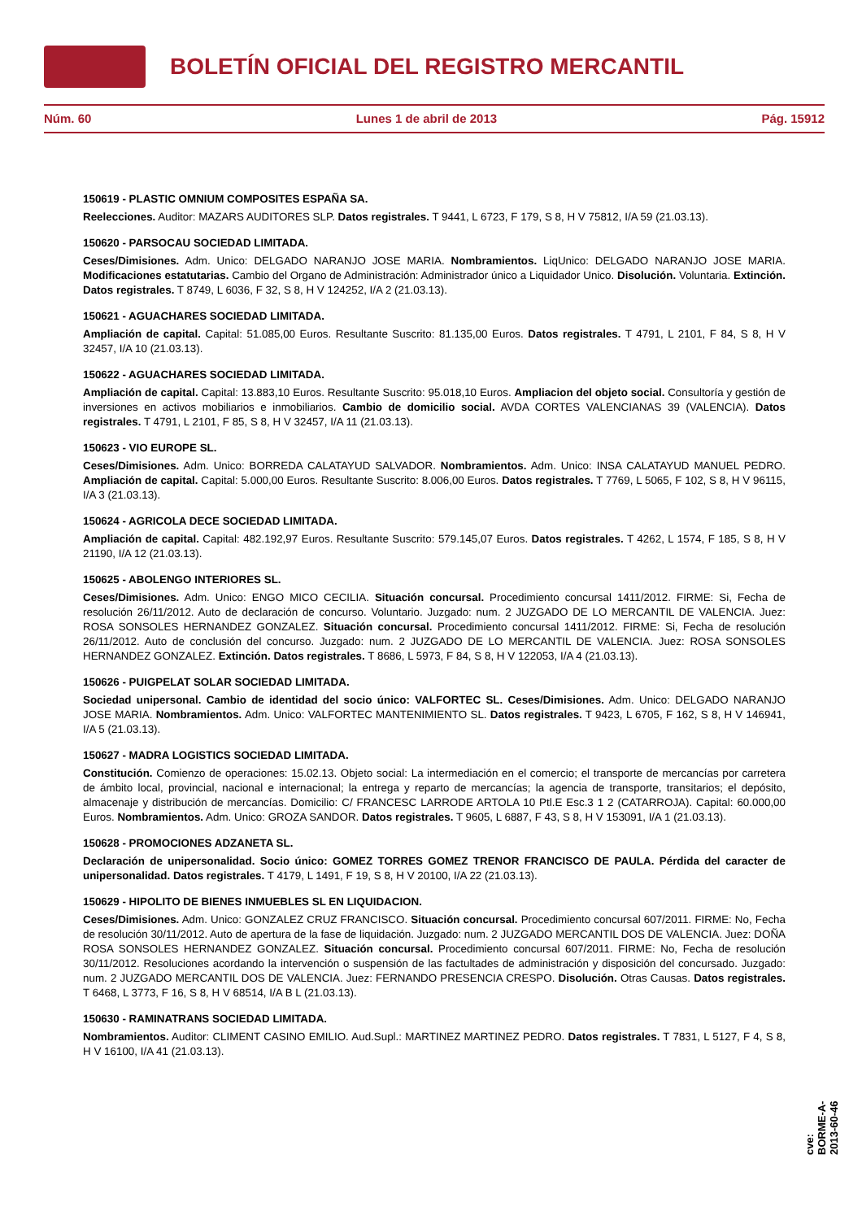BOLETÍN OFICIAL DEL REGISTRO MERCANTIL
Núm. 60 Lunes 1 de abril de 2013 Pág. 15912
150619 - PLASTIC OMNIUM COMPOSITES ESPAÑA SA.
Reelecciones. Auditor: MAZARS AUDITORES SLP. Datos registrales. T 9441, L 6723, F 179, S 8, H V 75812, I/A 59 (21.03.13).
150620 - PARSOCAU SOCIEDAD LIMITADA.
Ceses/Dimisiones. Adm. Unico: DELGADO NARANJO JOSE MARIA. Nombramientos. LiqUnico: DELGADO NARANJO JOSE MARIA. Modificaciones estatutarias. Cambio del Organo de Administración: Administrador único a Liquidador Unico. Disolución. Voluntaria. Extinción. Datos registrales. T 8749, L 6036, F 32, S 8, H V 124252, I/A 2 (21.03.13).
150621 - AGUACHARES SOCIEDAD LIMITADA.
Ampliación de capital. Capital: 51.085,00 Euros. Resultante Suscrito: 81.135,00 Euros. Datos registrales. T 4791, L 2101, F 84, S 8, H V 32457, I/A 10 (21.03.13).
150622 - AGUACHARES SOCIEDAD LIMITADA.
Ampliación de capital. Capital: 13.883,10 Euros. Resultante Suscrito: 95.018,10 Euros. Ampliacion del objeto social. Consultoría y gestión de inversiones en activos mobiliarios e inmobiliarios. Cambio de domicilio social. AVDA CORTES VALENCIANAS 39 (VALENCIA). Datos registrales. T 4791, L 2101, F 85, S 8, H V 32457, I/A 11 (21.03.13).
150623 - VIO EUROPE SL.
Ceses/Dimisiones. Adm. Unico: BORREDA CALATAYUD SALVADOR. Nombramientos. Adm. Unico: INSA CALATAYUD MANUEL PEDRO. Ampliación de capital. Capital: 5.000,00 Euros. Resultante Suscrito: 8.006,00 Euros. Datos registrales. T 7769, L 5065, F 102, S 8, H V 96115, I/A 3 (21.03.13).
150624 - AGRICOLA DECE SOCIEDAD LIMITADA.
Ampliación de capital. Capital: 482.192,97 Euros. Resultante Suscrito: 579.145,07 Euros. Datos registrales. T 4262, L 1574, F 185, S 8, H V 21190, I/A 12 (21.03.13).
150625 - ABOLENGO INTERIORES SL.
Ceses/Dimisiones. Adm. Unico: ENGO MICO CECILIA. Situación concursal. Procedimiento concursal 1411/2012. FIRME: Si, Fecha de resolución 26/11/2012. Auto de declaración de concurso. Voluntario. Juzgado: num. 2 JUZGADO DE LO MERCANTIL DE VALENCIA. Juez: ROSA SONSOLES HERNANDEZ GONZALEZ. Situación concursal. Procedimiento concursal 1411/2012. FIRME: Si, Fecha de resolución 26/11/2012. Auto de conclusión del concurso. Juzgado: num. 2 JUZGADO DE LO MERCANTIL DE VALENCIA. Juez: ROSA SONSOLES HERNANDEZ GONZALEZ. Extinción. Datos registrales. T 8686, L 5973, F 84, S 8, H V 122053, I/A 4 (21.03.13).
150626 - PUIGPELAT SOLAR SOCIEDAD LIMITADA.
Sociedad unipersonal. Cambio de identidad del socio único: VALFORTEC SL. Ceses/Dimisiones. Adm. Unico: DELGADO NARANJO JOSE MARIA. Nombramientos. Adm. Unico: VALFORTEC MANTENIMIENTO SL. Datos registrales. T 9423, L 6705, F 162, S 8, H V 146941, I/A 5 (21.03.13).
150627 - MADRA LOGISTICS SOCIEDAD LIMITADA.
Constitución. Comienzo de operaciones: 15.02.13. Objeto social: La intermediación en el comercio; el transporte de mercancías por carretera de ámbito local, provincial, nacional e internacional; la entrega y reparto de mercancías; la agencia de transporte, transitarios; el depósito, almacenaje y distribución de mercancías. Domicilio: C/ FRANCESC LARRODE ARTOLA 10 Ptl.E Esc.3 1 2 (CATARROJA). Capital: 60.000,00 Euros. Nombramientos. Adm. Unico: GROZA SANDOR. Datos registrales. T 9605, L 6887, F 43, S 8, H V 153091, I/A 1 (21.03.13).
150628 - PROMOCIONES ADZANETA SL.
Declaración de unipersonalidad. Socio único: GOMEZ TORRES GOMEZ TRENOR FRANCISCO DE PAULA. Pérdida del caracter de unipersonalidad. Datos registrales. T 4179, L 1491, F 19, S 8, H V 20100, I/A 22 (21.03.13).
150629 - HIPOLITO DE BIENES INMUEBLES SL EN LIQUIDACION.
Ceses/Dimisiones. Adm. Unico: GONZALEZ CRUZ FRANCISCO. Situación concursal. Procedimiento concursal 607/2011. FIRME: No, Fecha de resolución 30/11/2012. Auto de apertura de la fase de liquidación. Juzgado: num. 2 JUZGADO MERCANTIL DOS DE VALENCIA. Juez: DOÑA ROSA SONSOLES HERNANDEZ GONZALEZ. Situación concursal. Procedimiento concursal 607/2011. FIRME: No, Fecha de resolución 30/11/2012. Resoluciones acordando la intervención o suspensión de las factultades de administración y disposición del concursado. Juzgado: num. 2 JUZGADO MERCANTIL DOS DE VALENCIA. Juez: FERNANDO PRESENCIA CRESPO. Disolución. Otras Causas. Datos registrales. T 6468, L 3773, F 16, S 8, H V 68514, I/A B L (21.03.13).
150630 - RAMINATRANS SOCIEDAD LIMITADA.
Nombramientos. Auditor: CLIMENT CASINO EMILIO. Aud.Supl.: MARTINEZ MARTINEZ PEDRO. Datos registrales. T 7831, L 5127, F 4, S 8, H V 16100, I/A 41 (21.03.13).
cve: BORME-A-2013-60-46